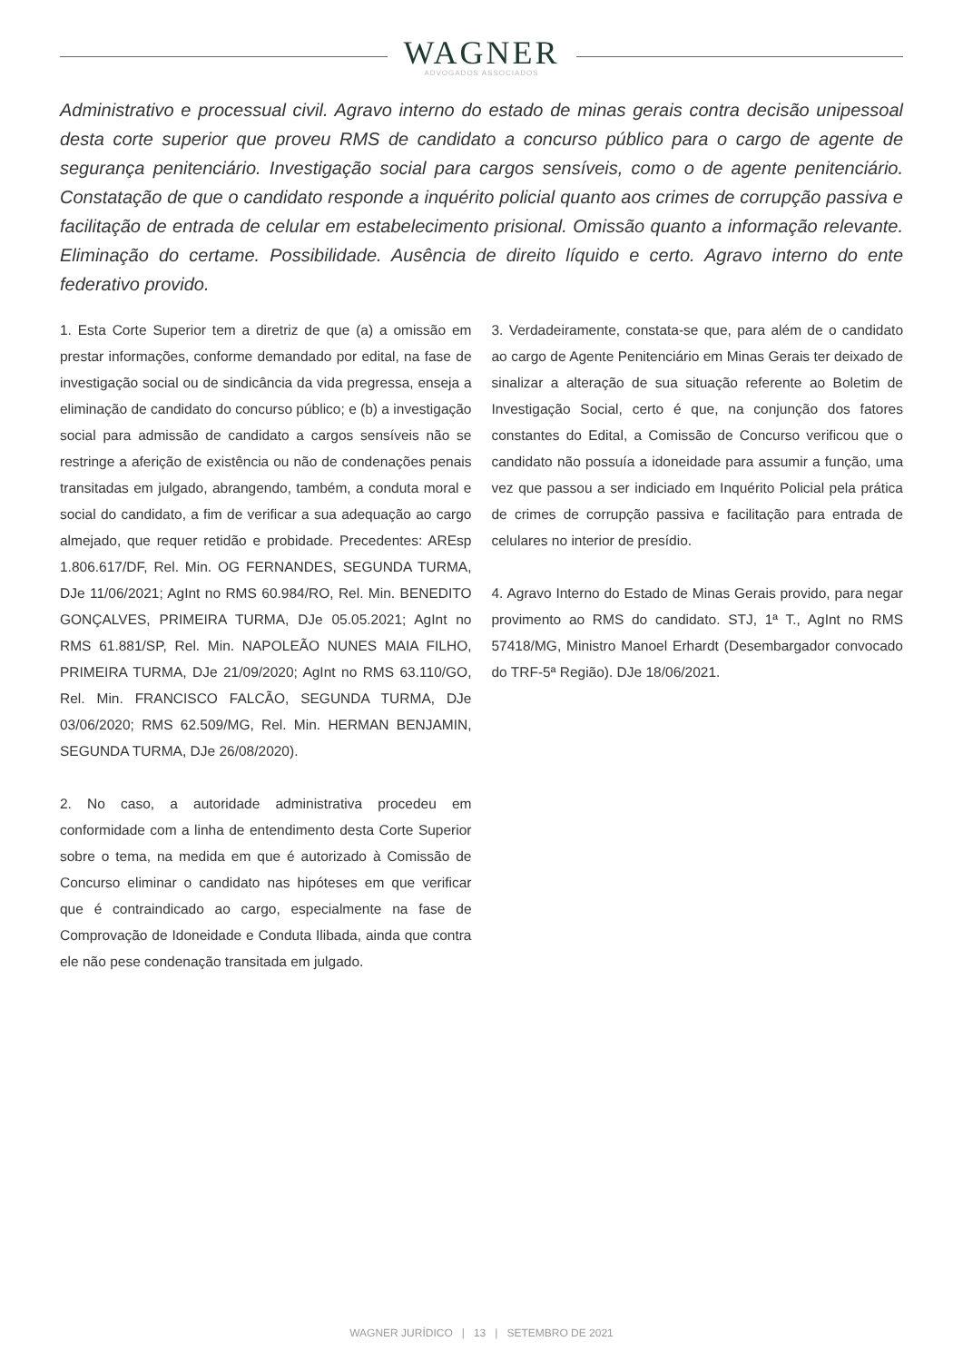WAGNER
ADVOGADOS ASSOCIADOS
Administrativo e processual civil. Agravo interno do estado de minas gerais contra decisão unipessoal desta corte superior que proveu RMS de candidato a concurso público para o cargo de agente de segurança penitenciário. Investigação social para cargos sensíveis, como o de agente penitenciário. Constatação de que o candidato responde a inquérito policial quanto aos crimes de corrupção passiva e facilitação de entrada de celular em estabelecimento prisional. Omissão quanto a informação relevante. Eliminação do certame. Possibilidade. Ausência de direito líquido e certo. Agravo interno do ente federativo provido.
1. Esta Corte Superior tem a diretriz de que (a) a omissão em prestar informações, conforme demandado por edital, na fase de investigação social ou de sindicância da vida pregressa, enseja a eliminação de candidato do concurso público; e (b) a investigação social para admissão de candidato a cargos sensíveis não se restringe a aferição de existência ou não de condenações penais transitadas em julgado, abrangendo, também, a conduta moral e social do candidato, a fim de verificar a sua adequação ao cargo almejado, que requer retidão e probidade. Precedentes: AREsp 1.806.617/DF, Rel. Min. OG FERNANDES, SEGUNDA TURMA, DJe 11/06/2021; AgInt no RMS 60.984/RO, Rel. Min. BENEDITO GONÇALVES, PRIMEIRA TURMA, DJe 05.05.2021; AgInt no RMS 61.881/SP, Rel. Min. NAPOLEÃO NUNES MAIA FILHO, PRIMEIRA TURMA, DJe 21/09/2020; AgInt no RMS 63.110/GO, Rel. Min. FRANCISCO FALCÃO, SEGUNDA TURMA, DJe 03/06/2020; RMS 62.509/MG, Rel. Min. HERMAN BENJAMIN, SEGUNDA TURMA, DJe 26/08/2020).
2. No caso, a autoridade administrativa procedeu em conformidade com a linha de entendimento desta Corte Superior sobre o tema, na medida em que é autorizado à Comissão de Concurso eliminar o candidato nas hipóteses em que verificar que é contraindicado ao cargo, especialmente na fase de Comprovação de Idoneidade e Conduta Ilibada, ainda que contra ele não pese condenação transitada em julgado.
3. Verdadeiramente, constata-se que, para além de o candidato ao cargo de Agente Penitenciário em Minas Gerais ter deixado de sinalizar a alteração de sua situação referente ao Boletim de Investigação Social, certo é que, na conjunção dos fatores constantes do Edital, a Comissão de Concurso verificou que o candidato não possuía a idoneidade para assumir a função, uma vez que passou a ser indiciado em Inquérito Policial pela prática de crimes de corrupção passiva e facilitação para entrada de celulares no interior de presídio.
4. Agravo Interno do Estado de Minas Gerais provido, para negar provimento ao RMS do candidato. STJ, 1ª T., AgInt no RMS 57418/MG, Ministro Manoel Erhardt (Desembargador convocado do TRF-5ª Região). DJe 18/06/2021.
WAGNER JURÍDICO | 13 | SETEMBRO DE 2021